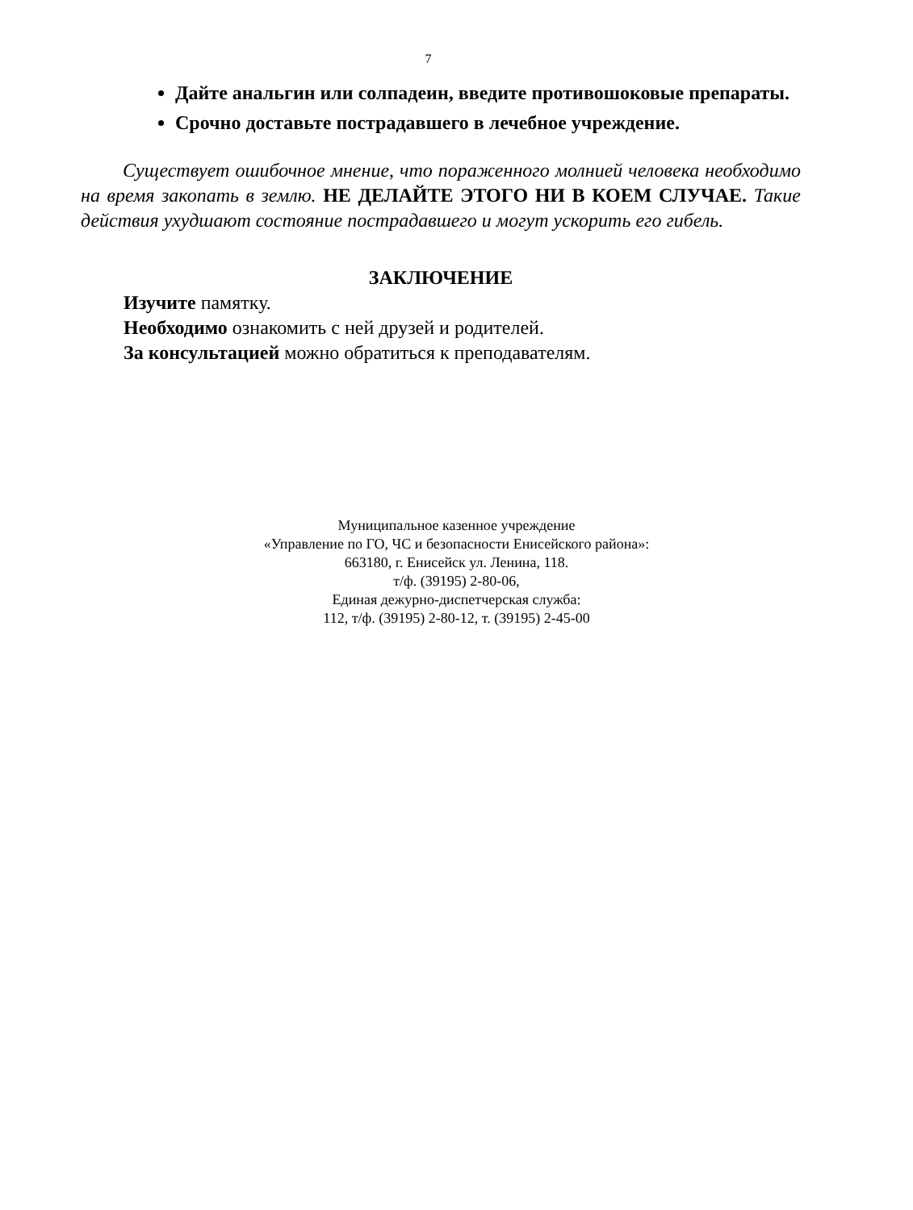7
Дайте анальгин или солпадеин, введите противошоковые препараты.
Срочно доставьте пострадавшего в лечебное учреждение.
Существует ошибочное мнение, что пораженного молнией человека необходимо на время закопать в землю. НЕ ДЕЛАЙТЕ ЭТОГО НИ В КОЕМ СЛУЧАЕ. Такие действия ухудшают состояние пострадавшего и могут ускорить его гибель.
ЗАКЛЮЧЕНИЕ
Изучите памятку.
Необходимо ознакомить с ней друзей и родителей.
За консультацией можно обратиться к преподавателям.
Муниципальное казенное учреждение
«Управление по ГО, ЧС и безопасности Енисейского района»:
663180, г. Енисейск ул. Ленина, 118.
т/ф. (39195) 2-80-06,
Единая дежурно-диспетчерская служба:
112, т/ф. (39195) 2-80-12, т. (39195) 2-45-00